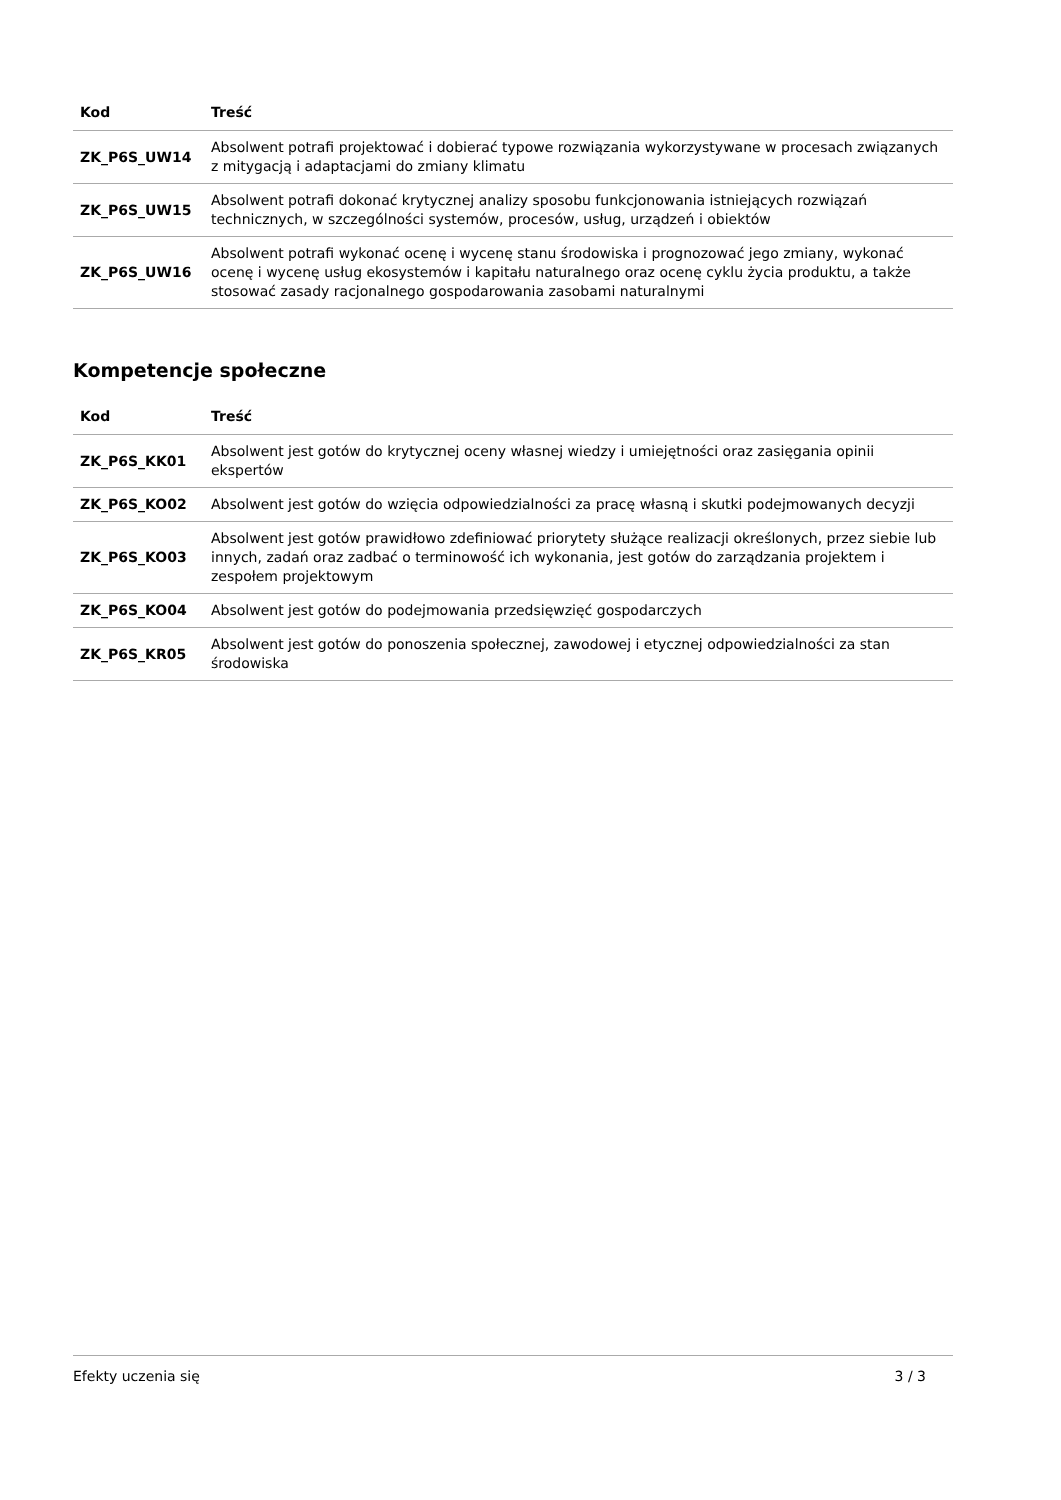| Kod | Treść |
| --- | --- |
| ZK_P6S_UW14 | Absolwent potrafi projektować i dobierać typowe rozwiązania wykorzystywane w procesach związanych z mitygacją i adaptacjami do zmiany klimatu |
| ZK_P6S_UW15 | Absolwent potrafi dokonać krytycznej analizy sposobu funkcjonowania istniejących rozwiązań technicznych, w szczególności systemów, procesów, usług, urządzeń i obiektów |
| ZK_P6S_UW16 | Absolwent potrafi wykonać ocenę i wycenę stanu środowiska i prognozować jego zmiany, wykonać ocenę i wycenę usług ekosystemów i kapitału naturalnego oraz ocenę cyklu życia produktu, a także stosować zasady racjonalnego gospodarowania zasobami naturalnymi |
Kompetencje społeczne
| Kod | Treść |
| --- | --- |
| ZK_P6S_KK01 | Absolwent jest gotów do krytycznej oceny własnej wiedzy i umiejętności oraz zasięgania opinii ekspertów |
| ZK_P6S_KO02 | Absolwent jest gotów do wzięcia odpowiedzialności za pracę własną i skutki podejmowanych decyzji |
| ZK_P6S_KO03 | Absolwent jest gotów prawidłowo zdefiniować priorytety służące realizacji określonych, przez siebie lub innych, zadań oraz zadbać o terminowość ich wykonania, jest gotów do zarządzania projektem i zespołem projektowym |
| ZK_P6S_KO04 | Absolwent jest gotów do podejmowania przedsięwzięć gospodarczych |
| ZK_P6S_KR05 | Absolwent jest gotów do ponoszenia społecznej, zawodowej i etycznej odpowiedzialności za stan środowiska |
Efekty uczenia się 3 / 3